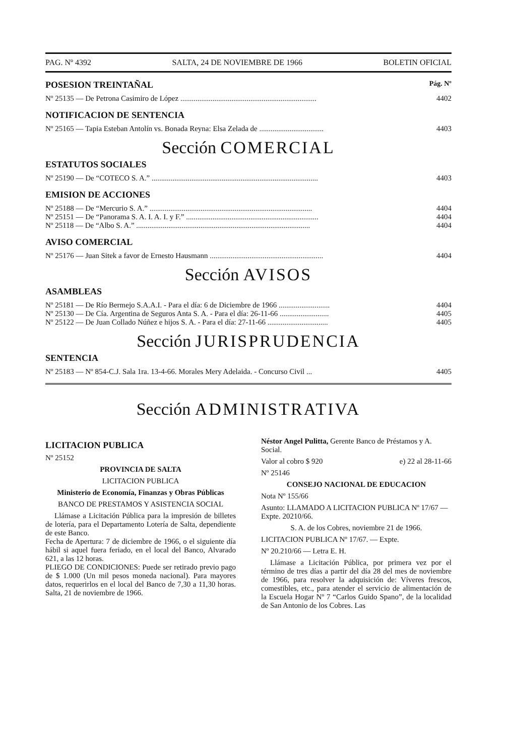PAG. Nº 4392 SALTA, 24 DE NOVIEMBRE DE 1966 BOLETIN OFICIAL
POSESION TREINTAÑAL
Pág. Nº
Nº 25135 — De Petrona Casimiro de López ........................................................................ 4402
NOTIFICACION DE SENTENCIA
Nº 25165 — Tapia Esteban Antolín vs. Bonada Reyna: Elsa Zelada de .................................. 4403
Sección COMERCIAL
ESTATUTOS SOCIALES
Nº 25190 — De “COTECO S. A.” ........................................................................................ 4403
EMISION DE ACCIONES
Nº 25188 — De “Mercurio S. A.” ...................................................................................... 4404
Nº 25151 — De “Panorama S. A. I. A. I. y F.” ...................................................................... 4404
Nº 25118 — De “Albo S. A.” ............................................................................................ 4404
AVISO COMERCIAL
Nº 25176 — Juan Sitek a favor de Ernesto Hausmann ............................................................ 4404
Sección AVISOS
ASAMBLEAS
Nº 25181 — De Río Bermejo S.A.A.I. - Para el día: 6 de Diciembre de 1966 ........................... 4404
Nº 25130 — De Cía. Argentina de Seguros Anta S. A. - Para el día: 26-11-66 .......................... 4405
Nº 25122 — De Juan Collado Núñez e hijos S. A. - Para el día: 27-11-66 ................................ 4405
Sección JURISPRUDENCIA
SENTENCIA
Nº 25183 — Nº 854-C.J. Sala 1ra. 13-4-66. Morales Mery Adelaida. - Concurso Civil ... 4405
Sección ADMINISTRATIVA
LICITACION PUBLICA
Nº 25152
PROVINCIA DE SALTA
LICITACION PUBLICA
Ministerio de Economía, Finanzas y Obras Públicas
BANCO DE PRESTAMOS Y ASISTENCIA SOCIAL
Llámase a Licitación Pública para la impresión de billetes de lotería, para el Departamento Lotería de Salta, dependiente de este Banco.
Fecha de Apertura: 7 de diciembre de 1966, o el siguiente día hábil si aquel fuera feriado, en el local del Banco, Alvarado 621, a las 12 horas.
PLIEGO DE CONDICIONES: Puede ser retirado previo pago de $ 1.000 (Un mil pesos moneda nacional). Para mayores datos, requerirlos en el local del Banco de 7,30 a 11,30 horas. Salta, 21 de noviembre de 1966.
Néstor Angel Pulitta, Gerente Banco de Préstamos y A. Social.
Valor al cobro $ 920 e) 22 al 28-11-66
Nº 25146
CONSEJO NACIONAL DE EDUCACION
Nota Nº 155/66
Asunto: LLAMADO A LICITACION PUBLICA Nº 17/67 — Expte. 20210/66.
S. A. de los Cobres, noviembre 21 de 1966.
LICITACION PUBLICA Nº 17/67. — Expte.
Nº 20.210/66 — Letra E. H.
Llámase a Licitación Pública, por primera vez por el término de tres días a partir del día 28 del mes de noviembre de 1966, para resolver la adquisición de: Víveres frescos, comestibles, etc., para atender el servicio de alimentación de la Escuela Hogar Nº 7 “Carlos Guido Spano”, de la localidad de San Antonio de los Cobres. Las